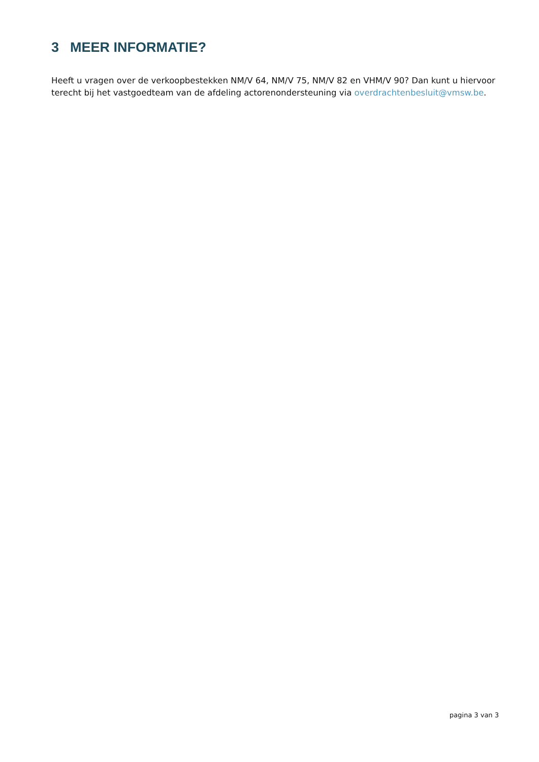3 MEER INFORMATIE?
Heeft u vragen over de verkoopbestekken NM/V 64, NM/V 75, NM/V 82 en VHM/V 90? Dan kunt u hiervoor terecht bij het vastgoedteam van de afdeling actorenondersteuning via overdrachtenbesluit@vmsw.be.
pagina 3 van 3